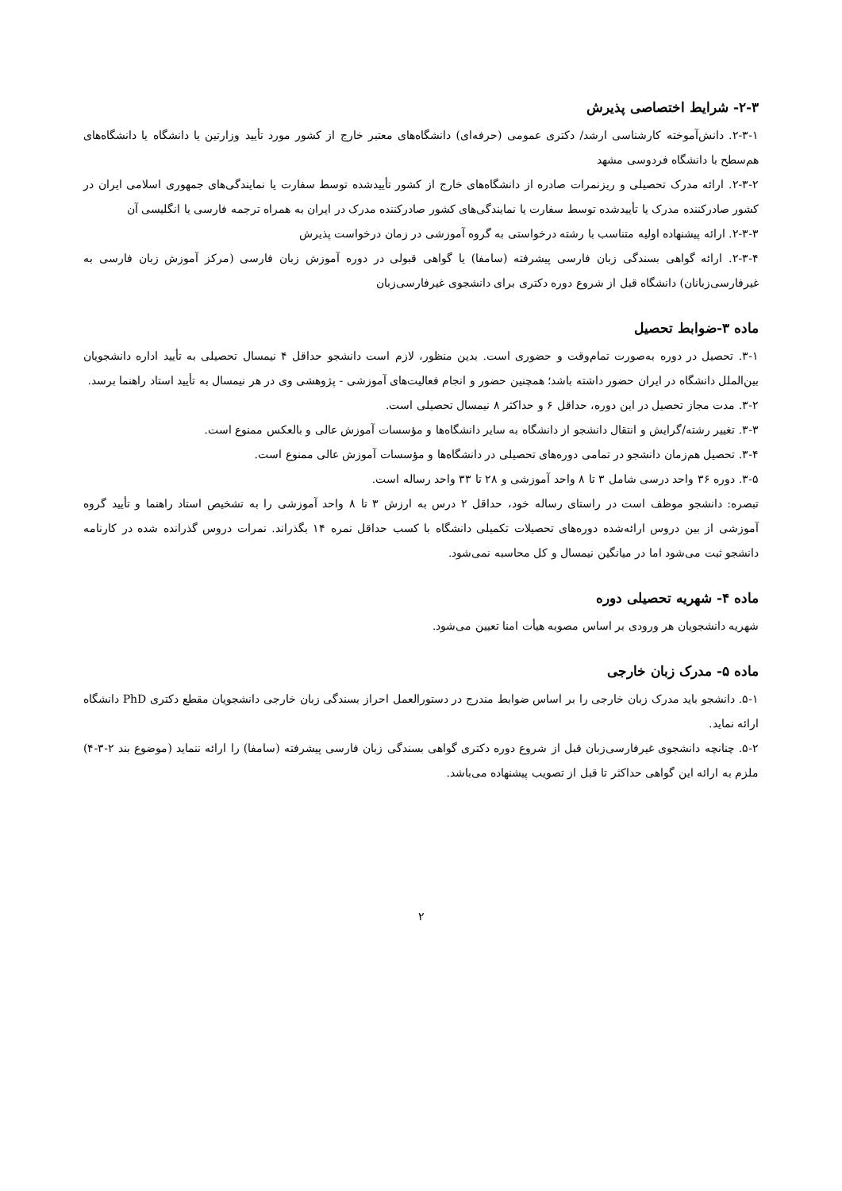۲-۳- شرایط اختصاصی پذیرش
۲-۳-۱. دانش‌آموخته کارشناسی ارشد/ دکتری عمومی (حرفه‌ای) دانشگاه‌های معتبر خارج از کشور مورد تأیید وزارتین یا دانشگاه یا دانشگاه‌های هم‌سطح با دانشگاه فردوسی مشهد
۲-۳-۲. ارائه مدرک تحصیلی و ریزنمرات صادره از دانشگاه‌های خارج از کشور تأییدشده توسط سفارت یا نمایندگی‌های جمهوری اسلامی ایران در کشور صادرکننده مدرک یا تأییدشده توسط سفارت یا نمایندگی‌های کشور صادرکننده مدرک در ایران به همراه ترجمه فارسی یا انگلیسی آن
۲-۳-۳. ارائه پیشنهاده اولیه متناسب با رشته درخواستی به گروه آموزشی در زمان درخواست پذیرش
۲-۳-۴. ارائه گواهی بسندگی زبان فارسی پیشرفته (سامفا) یا گواهی قبولی در دوره آموزش زبان فارسی (مرکز آموزش زبان فارسی به غیرفارسی‌زبانان) دانشگاه قبل از شروع دوره دکتری برای دانشجوی غیرفارسی‌زبان
ماده ۳-ضوابط تحصیل
۳-۱. تحصیل در دوره به‌صورت تمام‌وقت و حضوری است. بدین منظور، لازم است دانشجو حداقل ۴ نیمسال تحصیلی به تأیید اداره دانشجویان بین‌الملل دانشگاه در ایران حضور داشته باشد؛ همچنین حضور و انجام فعالیت‌های آموزشی - پژوهشی وی در هر نیمسال به تأیید استاد راهنما برسد.
۳-۲. مدت مجاز تحصیل در این دوره، حداقل ۶ و حداکثر ۸ نیمسال تحصیلی است.
۳-۳. تغییر رشته/گرایش و انتقال دانشجو از دانشگاه به سایر دانشگاه‌ها و مؤسسات آموزش عالی و بالعکس ممنوع است.
۳-۴. تحصیل هم‌زمان دانشجو در تمامی دوره‌های تحصیلی در دانشگاه‌ها و مؤسسات آموزش عالی ممنوع است.
۳-۵. دوره ۳۶ واحد درسی شامل ۳ تا ۸ واحد آموزشی و ۲۸ تا ۳۳ واحد رساله است.
تبصره: دانشجو موظف است در راستای رساله خود، حداقل ۲ درس به ارزش ۳ تا ۸ واحد آموزشی را به تشخیص استاد راهنما و تأیید گروه آموزشی از بین دروس ارائه‌شده دوره‌های تحصیلات تکمیلی دانشگاه با کسب حداقل نمره ۱۴ بگذراند. نمرات دروس گذرانده شده در کارنامه دانشجو ثبت می‌شود اما در میانگین نیمسال و کل محاسبه نمی‌شود.
ماده ۴- شهریه تحصیلی دوره
شهریه دانشجویان هر ورودی بر اساس مصوبه هیأت امنا تعیین می‌شود.
ماده ۵- مدرک زبان خارجی
۵-۱. دانشجو باید مدرک زبان خارجی را بر اساس ضوابط مندرج در دستورالعمل احراز بسندگی زبان خارجی دانشجویان مقطع دکتری PhD دانشگاه ارائه نماید.
۵-۲. چنانچه دانشجوی غیرفارسی‌زبان قبل از شروع دوره دکتری گواهی بسندگی زبان فارسی پیشرفته (سامفا) را ارائه ننماید (موضوع بند ۲-۳-۴) ملزم به ارائه این گواهی حداکثر تا قبل از تصویب پیشنهاده می‌باشد.
۲